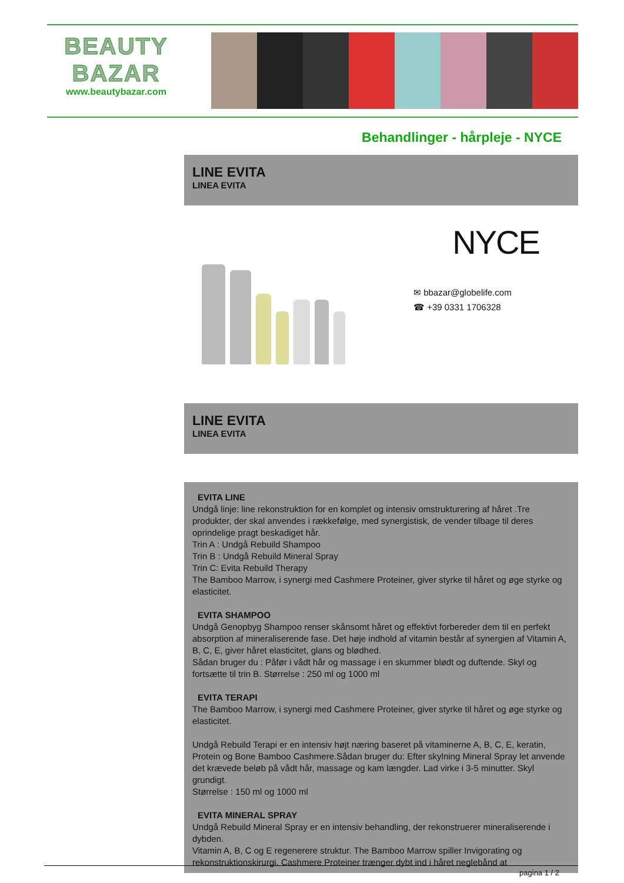BEAUTY
BAZAR
www.beautybazar.com
Behandlinger - hårpleje - NYCE
LINE EVITA
LINEA EVITA
NYCE
✉ bbazar@globelife.com
☎ +39 0331 1706328
LINE EVITA
LINEA EVITA
EVITA LINE
Undgå linje: line rekonstruktion for en komplet og intensiv omstrukturering af håret .Tre produkter, der skal anvendes i rækkefølge, med synergistisk, de vender tilbage til deres oprindelige pragt beskadiget hår.
Trin A : Undgå Rebuild Shampoo
Trin B : Undgå Rebuild Mineral Spray
Trin C: Evita Rebuild Therapy
The Bamboo Marrow, i synergi med Cashmere Proteiner, giver styrke til håret og øge styrke og elasticitet.
EVITA SHAMPOO
Undgå Genopbyg Shampoo renser skånsomt håret og effektivt forbereder dem til en perfekt absorption af mineraliserende fase. Det høje indhold af vitamin består af synergien af Vitamin A, B, C, E, giver håret elasticitet, glans og blødhed.
Sådan bruger du : Påfør i vådt hår og massage i en skummer blødt og duftende. Skyl og fortsætte til trin B. Størrelse : 250 ml og 1000 ml
EVITA TERAPI
The Bamboo Marrow, i synergi med Cashmere Proteiner, giver styrke til håret og øge styrke og elasticitet.
Undgå Rebuild Terapi er en intensiv højt næring baseret på vitaminerne A, B, C, E, keratin, Protein og Bone Bamboo Cashmere.Sådan bruger du: Efter skylning Mineral Spray let anvende det krævede beløb på vådt hår, massage og kam længder. Lad virke i 3-5 minutter. Skyl grundigt.
Størrelse : 150 ml og 1000 ml
EVITA MINERAL SPRAY
Undgå Rebuild Mineral Spray er en intensiv behandling, der rekonstruerer mineraliserende i dybden.
Vitamin A, B, C og E regenerere struktur. The Bamboo Marrow spiller Invigorating og rekonstruktionskirurgi. Cashmere Proteiner trænger dybt ind i håret neglebånd at
pagina 1 / 2